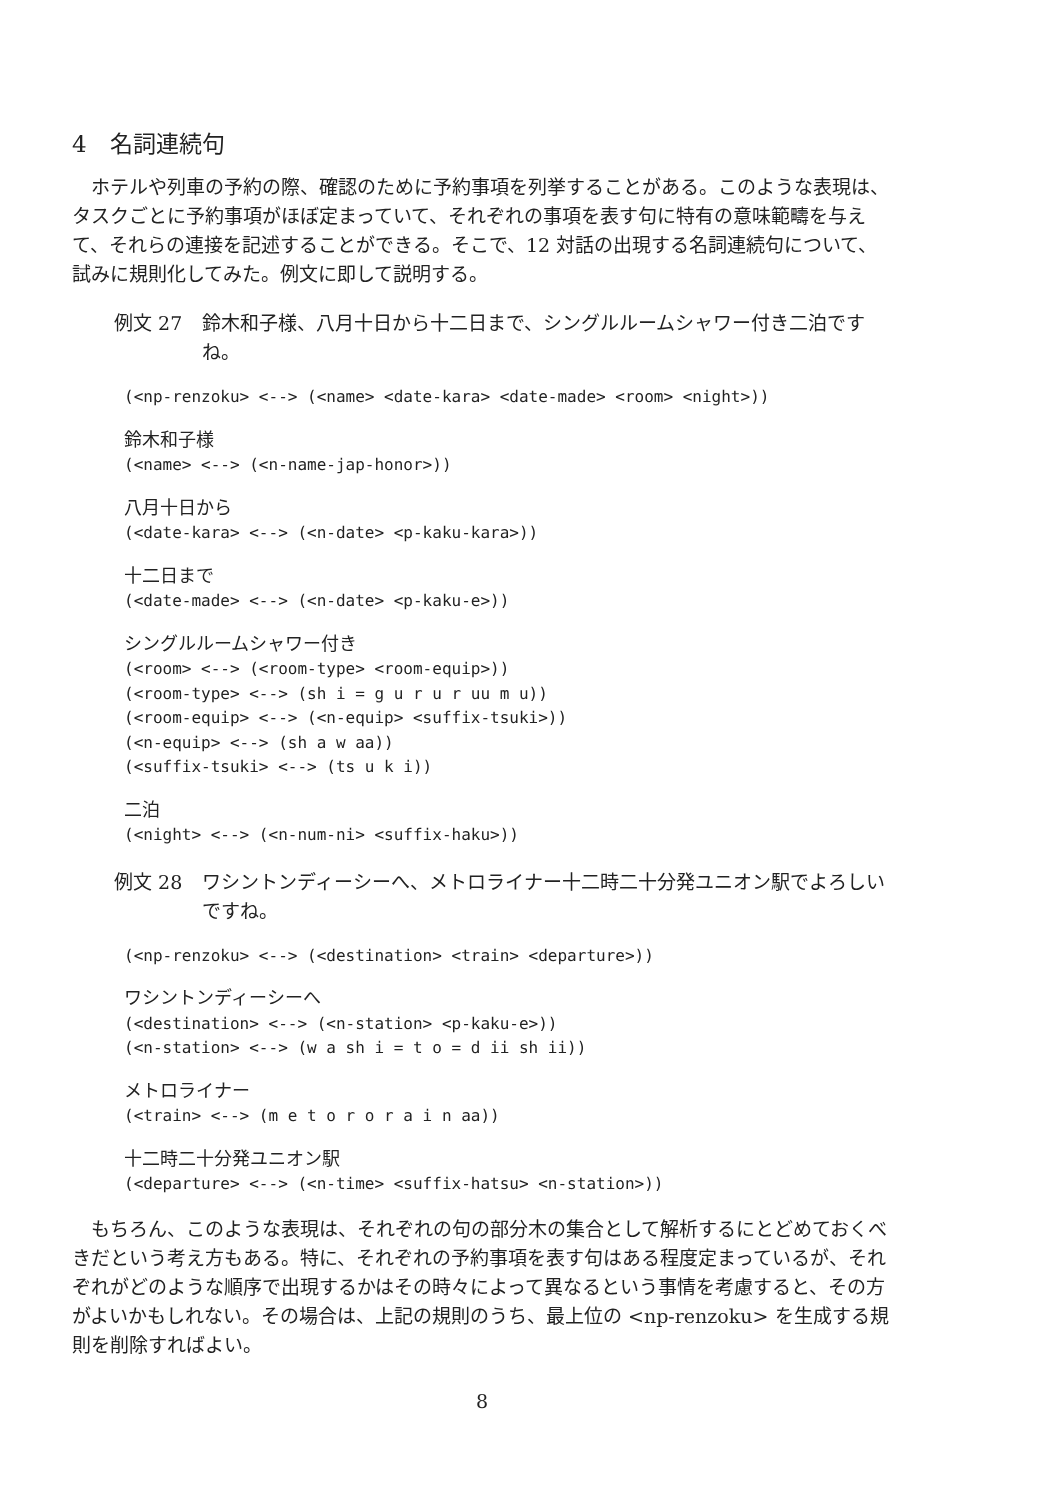4　名詞連続句
ホテルや列車の予約の際、確認のために予約事項を列挙することがある。このような表現は、タスクごとに予約事項がほぼ定まっていて、それぞれの事項を表す句に特有の意味範疇を与えて、それらの連接を記述することができる。そこで、12 対話の出現する名詞連続句について、試みに規則化してみた。例文に即して説明する。
例文 27 鈴木和子様、八月十日から十二日まで、シングルルームシャワー付き二泊ですね。
(<np-renzoku> <--> (<name> <date-kara> <date-made> <room> <night>))
鈴木和子様
(<name> <--> (<n-name-jap-honor>))
八月十日から
(<date-kara> <--> (<n-date> <p-kaku-kara>))
十二日まで
(<date-made> <--> (<n-date> <p-kaku-e>))
シングルルームシャワー付き
(<room> <--> (<room-type> <room-equip>))
(<room-type> <--> (sh i = g u r u r uu m u))
(<room-equip> <--> (<n-equip> <suffix-tsuki>))
(<n-equip> <--> (sh a w aa))
(<suffix-tsuki> <--> (ts u k i))
二泊
(<night> <--> (<n-num-ni> <suffix-haku>))
例文 28 ワシントンディーシーへ、メトロライナー十二時二十分発ユニオン駅でよろしいですね。
(<np-renzoku> <--> (<destination> <train> <departure>))
ワシントンディーシーへ
(<destination> <--> (<n-station> <p-kaku-e>))
(<n-station> <--> (w a sh i = t o = d ii sh ii))
メトロライナー
(<train> <--> (m e t o r o r a i n aa))
十二時二十分発ユニオン駅
(<departure> <--> (<n-time> <suffix-hatsu> <n-station>))
もちろん、このような表現は、それぞれの句の部分木の集合として解析するにとどめておくべきだという考え方もある。特に、それぞれの予約事項を表す句はある程度定まっているが、それぞれがどのような順序で出現するかはその時々によって異なるという事情を考慮すると、その方がよいかもしれない。その場合は、上記の規則のうち、最上位の <np-renzoku> を生成する規則を削除すればよい。
8